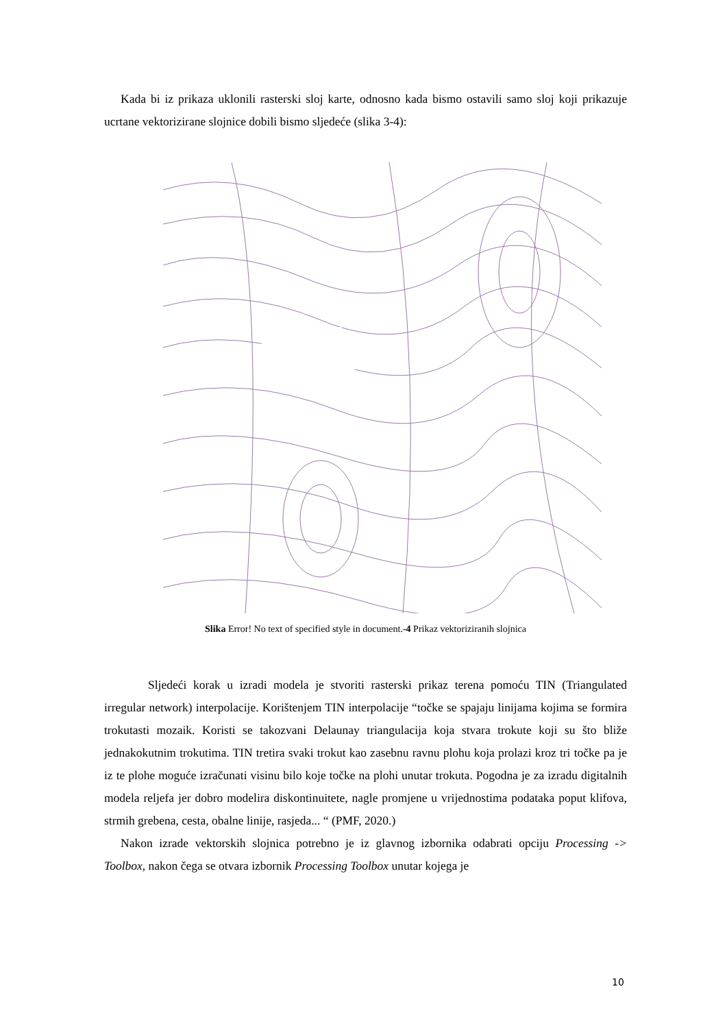Kada bi iz prikaza uklonili rasterski sloj karte, odnosno kada bismo ostavili samo sloj koji prikazuje ucrtane vektorizirane slojnice dobili bismo sljedeće (slika 3-4):
Slika Error! No text of specified style in document.-4 Prikaz vektoriziranih slojnica
Sljedeći korak u izradi modela je stvoriti rasterski prikaz terena pomoću TIN (Triangulated irregular network) interpolacije. Korištenjem TIN interpolacije “točke se spajaju linijama kojima se formira trokutasti mozaik. Koristi se takozvani Delaunay triangulacija koja stvara trokute koji su što bliže jednakokutnim trokutima. TIN tretira svaki trokut kao zasebnu ravnu plohu koja prolazi kroz tri točke pa je iz te plohe moguće izračunati visinu bilo koje točke na plohi unutar trokuta. Pogodna je za izradu digitalnih modela reljefa jer dobro modelira diskontinuitete, nagle promjene u vrijednostima podataka poput klifova, strmih grebena, cesta, obalne linije, rasjeda... “ (PMF, 2020.)
Nakon izrade vektorskih slojnica potrebno je iz glavnog izbornika odabrati opciju Processing -> Toolbox, nakon čega se otvara izbornik Processing Toolbox unutar kojega je
10